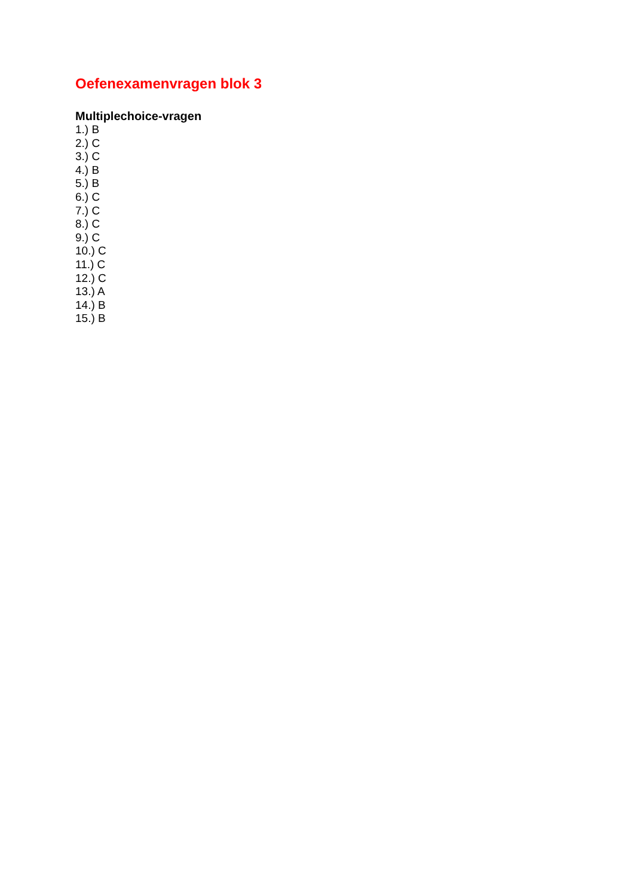Oefenexamenvragen blok 3
Multiplechoice-vragen
1.) B
2.) C
3.) C
4.) B
5.) B
6.) C
7.) C
8.) C
9.) C
10.) C
11.) C
12.) C
13.) A
14.) B
15.) B